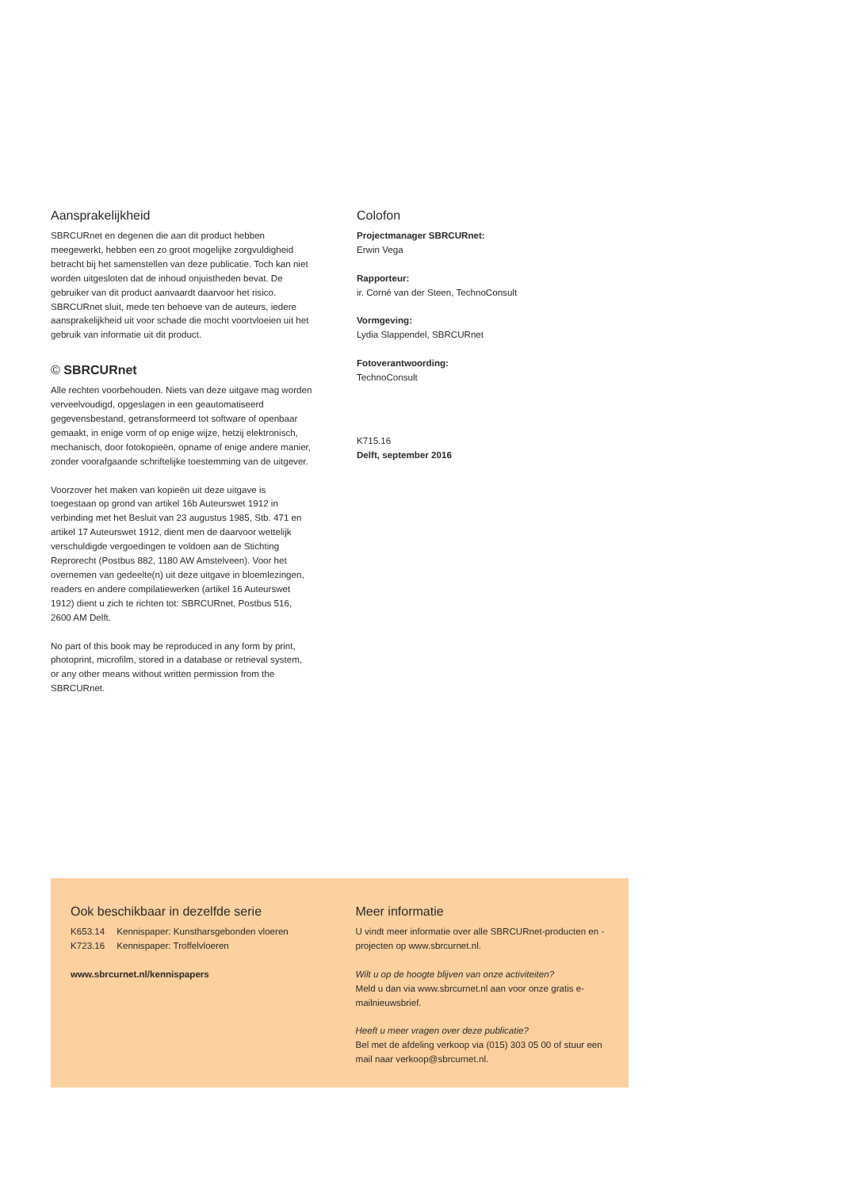Aansprakelijkheid
SBRCURnet en degenen die aan dit product hebben meegewerkt, hebben een zo groot mogelijke zorgvuldigheid betracht bij het samenstellen van deze publicatie. Toch kan niet worden uitgesloten dat de inhoud onjuistheden bevat. De gebruiker van dit product aanvaardt daarvoor het risico. SBRCURnet sluit, mede ten behoeve van de auteurs, iedere aansprakelijkheid uit voor schade die mocht voortvloeien uit het gebruik van informatie uit dit product.
© SBRCURnet
Alle rechten voorbehouden. Niets van deze uitgave mag worden verveelvoudigd, opgeslagen in een geautomatiseerd gegevensbestand, getransformeerd tot software of openbaar gemaakt, in enige vorm of op enige wijze, hetzij elektronisch, mechanisch, door fotokopieën, opname of enige andere manier, zonder voorafgaande schriftelijke toestemming van de uitgever.
Voorzover het maken van kopieën uit deze uitgave is toegestaan op grond van artikel 16b Auteurswet 1912 in verbinding met het Besluit van 23 augustus 1985, Stb. 471 en artikel 17 Auteurswet 1912, dient men de daarvoor wettelijk verschuldigde vergoedingen te voldoen aan de Stichting Reprorecht (Postbus 882, 1180 AW Amstelveen). Voor het overnemen van gedeelte(n) uit deze uitgave in bloemlezingen, readers en andere compilatiewerken (artikel 16 Auteurswet 1912) dient u zich te richten tot: SBRCURnet, Postbus 516, 2600 AM Delft.
No part of this book may be reproduced in any form by print, photoprint, microfilm, stored in a database or retrieval system, or any other means without written permission from the SBRCURnet.
Colofon
Projectmanager SBRCURnet:
Erwin Vega
Rapporteur:
ir. Corné van der Steen, TechnoConsult
Vormgeving:
Lydia Slappendel, SBRCURnet
Fotoverantwoording:
TechnoConsult
K715.16
Delft, september 2016
Ook beschikbaar in dezelfde serie
K653.14 Kennispaper: Kunstharsgebonden vloeren
K723.16 Kennispaper: Troffelvloeren
www.sbrcurnet.nl/kennispapers
Meer informatie
U vindt meer informatie over alle SBRCURnet-producten en -projecten op www.sbrcurnet.nl.
Wilt u op de hoogte blijven van onze activiteiten?
Meld u dan via www.sbrcurnet.nl aan voor onze gratis e-mailnieuwsbrief.
Heeft u meer vragen over deze publicatie?
Bel met de afdeling verkoop via (015) 303 05 00 of stuur een mail naar verkoop@sbrcurnet.nl.